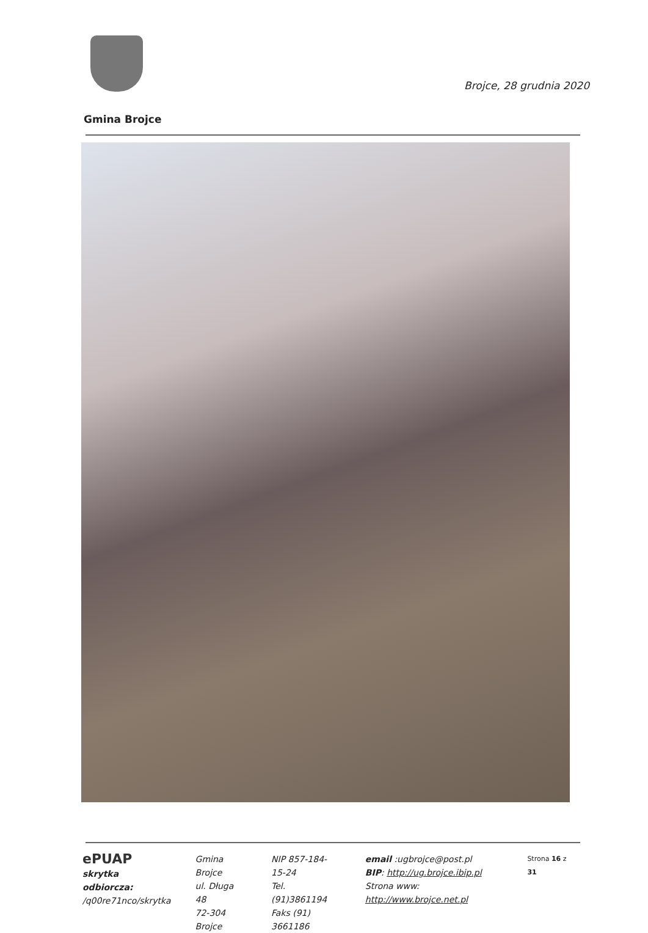Brojce, 28 grudnia 2020
Gmina Brojce
ePUAP
skrytka odbiorcza:
/q00re71nco/skrytka
Gmina Brojce
ul. Długa 48
72-304 Brojce
NIP 857-184-15-24
Tel. (91)3861194
Faks (91) 3661186
email :ugbrojce@post.pl
BIP: http://ug.brojce.ibip.pl
Strona www: http://www.brojce.net.pl
Strona 16 z 31